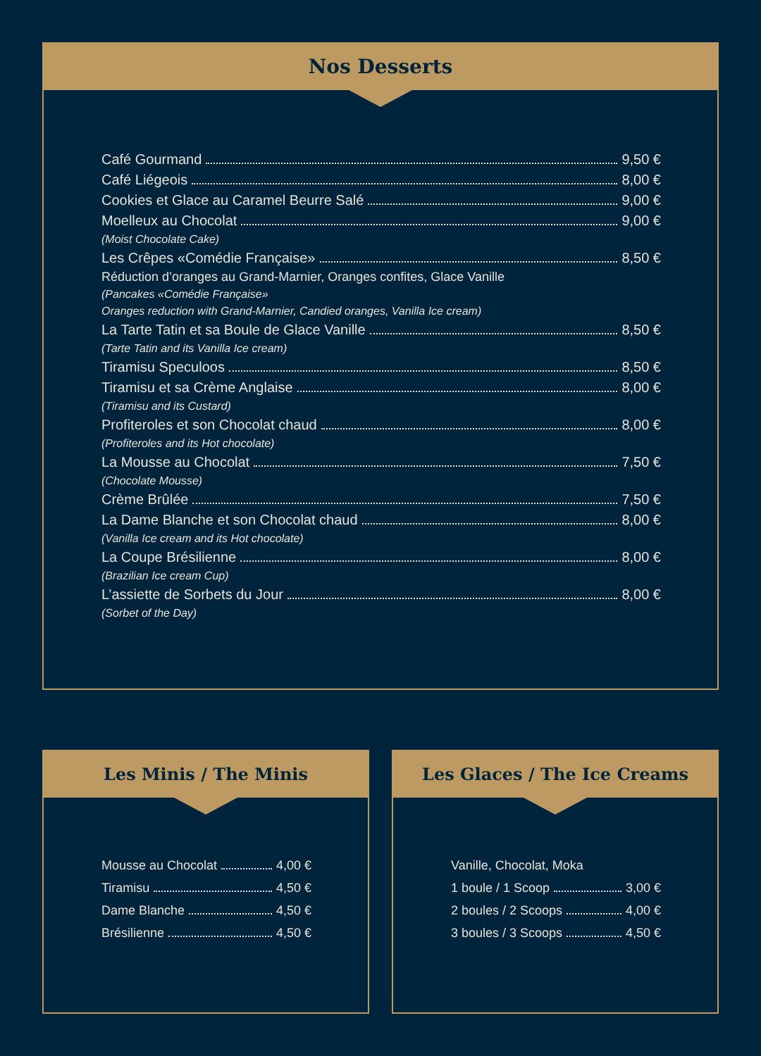Nos Desserts
Café Gourmand 9,50 €
Café Liégeois 8,00 €
Cookies et Glace au Caramel Beurre Salé 9,00 €
Moelleux au Chocolat 9,00 €
(Moist Chocolate Cake)
Les Crêpes «Comédie Française» 8,50 €
Réduction d’oranges au Grand-Marnier, Oranges confites, Glace Vanille
(Pancakes «Comédie Française»
Oranges reduction with Grand-Marnier, Candied oranges, Vanilla Ice cream)
La Tarte Tatin et sa Boule de Glace Vanille 8,50 €
(Tarte Tatin and its Vanilla Ice cream)
Tiramisu Speculoos 8,50 €
Tiramisu et sa Crème Anglaise 8,00 €
(Tiramisu and its Custard)
Profiteroles et son Chocolat chaud 8,00 €
(Profiteroles and its Hot chocolate)
La Mousse au Chocolat 7,50 €
(Chocolate Mousse)
Crème Brûlée 7,50 €
La Dame Blanche et son Chocolat chaud 8,00 €
(Vanilla Ice cream and its Hot chocolate)
La Coupe Brésilienne 8,00 €
(Brazilian Ice cream Cup)
L’assiette de Sorbets du Jour 8,00 €
(Sorbet of the Day)
Les Minis / The Minis
Mousse au Chocolat 4,00 €
Tiramisu 4,50 €
Dame Blanche 4,50 €
Brésilienne 4,50 €
Les Glaces / The Ice Creams
Vanille, Chocolat, Moka
1 boule / 1 Scoop 3,00 €
2 boules / 2 Scoops 4,00 €
3 boules / 3 Scoops 4,50 €